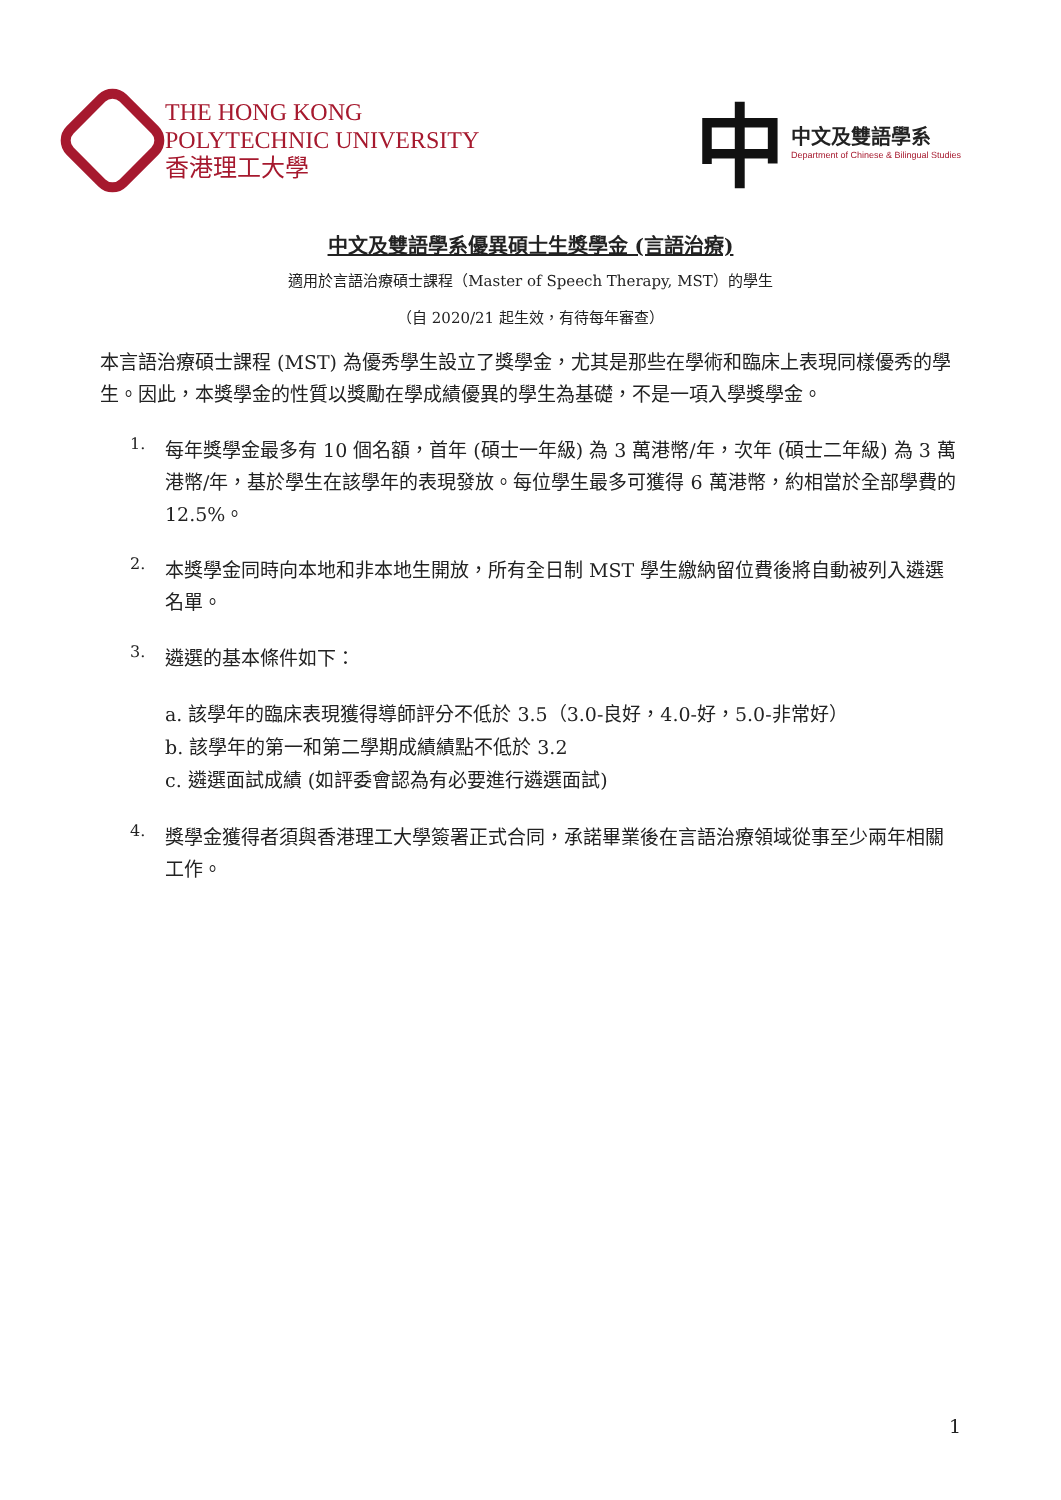THE HONG KONG
POLYTECHNIC UNIVERSITY
香港理工大學
中
中文及雙語學系
Department of Chinese & Bilingual Studies
中文及雙語學系優異碩士生獎學金 (言語治療)
適用於言語治療碩士課程（Master of Speech Therapy, MST）的學生
（自 2020/21 起生效，有待每年審查）
本言語治療碩士課程 (MST) 為優秀學生設立了獎學金，尤其是那些在學術和臨床上表現同樣優秀的學生。因此，本獎學金的性質以獎勵在學成績優異的學生為基礎，不是一項入學獎學金。
1.
每年獎學金最多有 10 個名額，首年 (碩士一年級) 為 3 萬港幣/年，次年 (碩士二年級) 為 3 萬港幣/年，基於學生在該學年的表現發放。每位學生最多可獲得 6 萬港幣，約相當於全部學費的 12.5%。
2.
本獎學金同時向本地和非本地生開放，所有全日制 MST 學生繳納留位費後將自動被列入遴選名單。
3.
遴選的基本條件如下：
a. 該學年的臨床表現獲得導師評分不低於 3.5（3.0-良好，4.0-好，5.0-非常好）
b. 該學年的第一和第二學期成績績點不低於 3.2
c. 遴選面試成績 (如評委會認為有必要進行遴選面試)
4.
獎學金獲得者須與香港理工大學簽署正式合同，承諾畢業後在言語治療領域從事至少兩年相關工作。
1